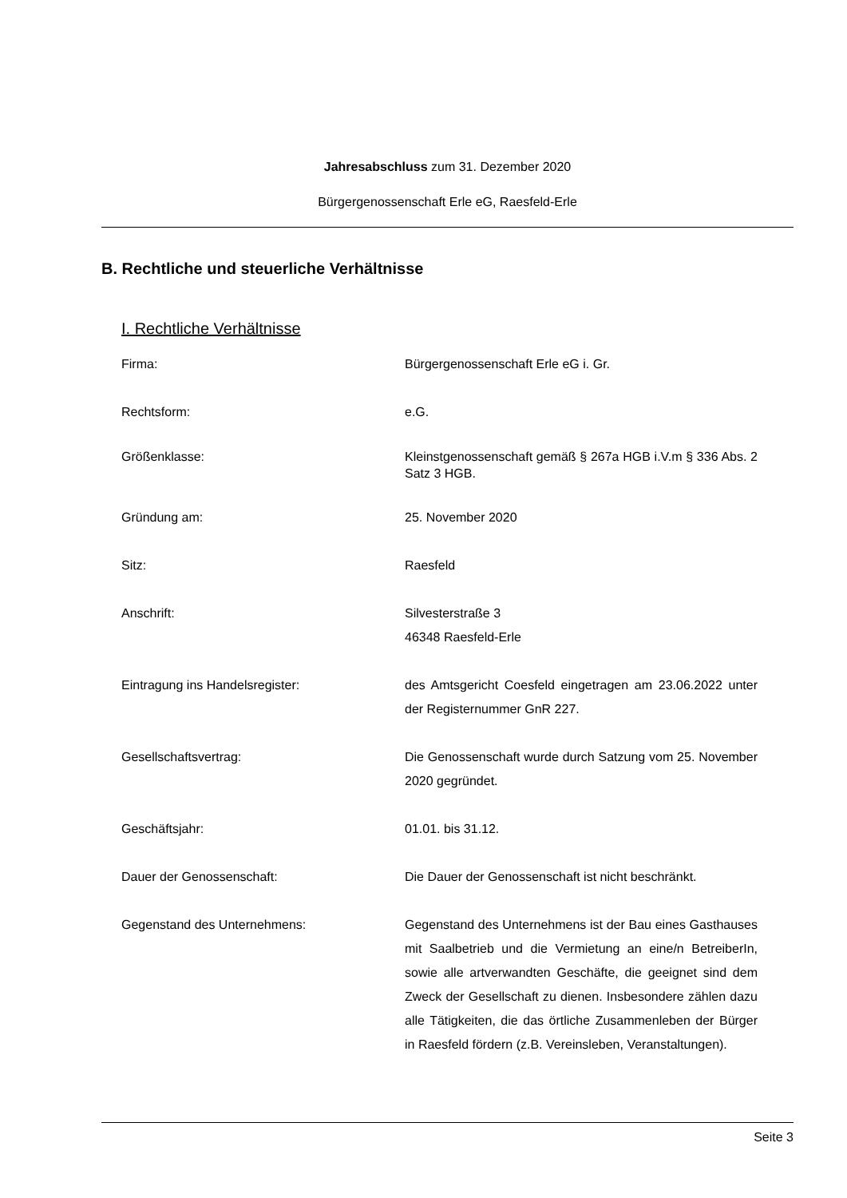Jahresabschluss zum 31. Dezember 2020
Bürgergenossenschaft Erle eG, Raesfeld-Erle
B. Rechtliche und steuerliche Verhältnisse
I. Rechtliche Verhältnisse
Firma: Bürgergenossenschaft Erle eG i. Gr.
Rechtsform: e.G.
Größenklasse: Kleinstgenossenschaft gemäß § 267a HGB i.V.m § 336 Abs. 2 Satz 3 HGB.
Gründung am: 25. November 2020
Sitz: Raesfeld
Anschrift: Silvesterstraße 3
46348 Raesfeld-Erle
Eintragung ins Handelsregister: des Amtsgericht Coesfeld eingetragen am 23.06.2022 unter der Registernummer GnR 227.
Gesellschaftsvertrag: Die Genossenschaft wurde durch Satzung vom 25. November 2020 gegründet.
Geschäftsjahr: 01.01. bis 31.12.
Dauer der Genossenschaft: Die Dauer der Genossenschaft ist nicht beschränkt.
Gegenstand des Unternehmens: Gegenstand des Unternehmens ist der Bau eines Gasthauses mit Saalbetrieb und die Vermietung an eine/n BetreiberIn, sowie alle artverwandten Geschäfte, die geeignet sind dem Zweck der Gesellschaft zu dienen. Insbesondere zählen dazu alle Tätigkeiten, die das örtliche Zusammenleben der Bürger in Raesfeld fördern (z.B. Vereinsleben, Veranstaltungen).
Seite 3